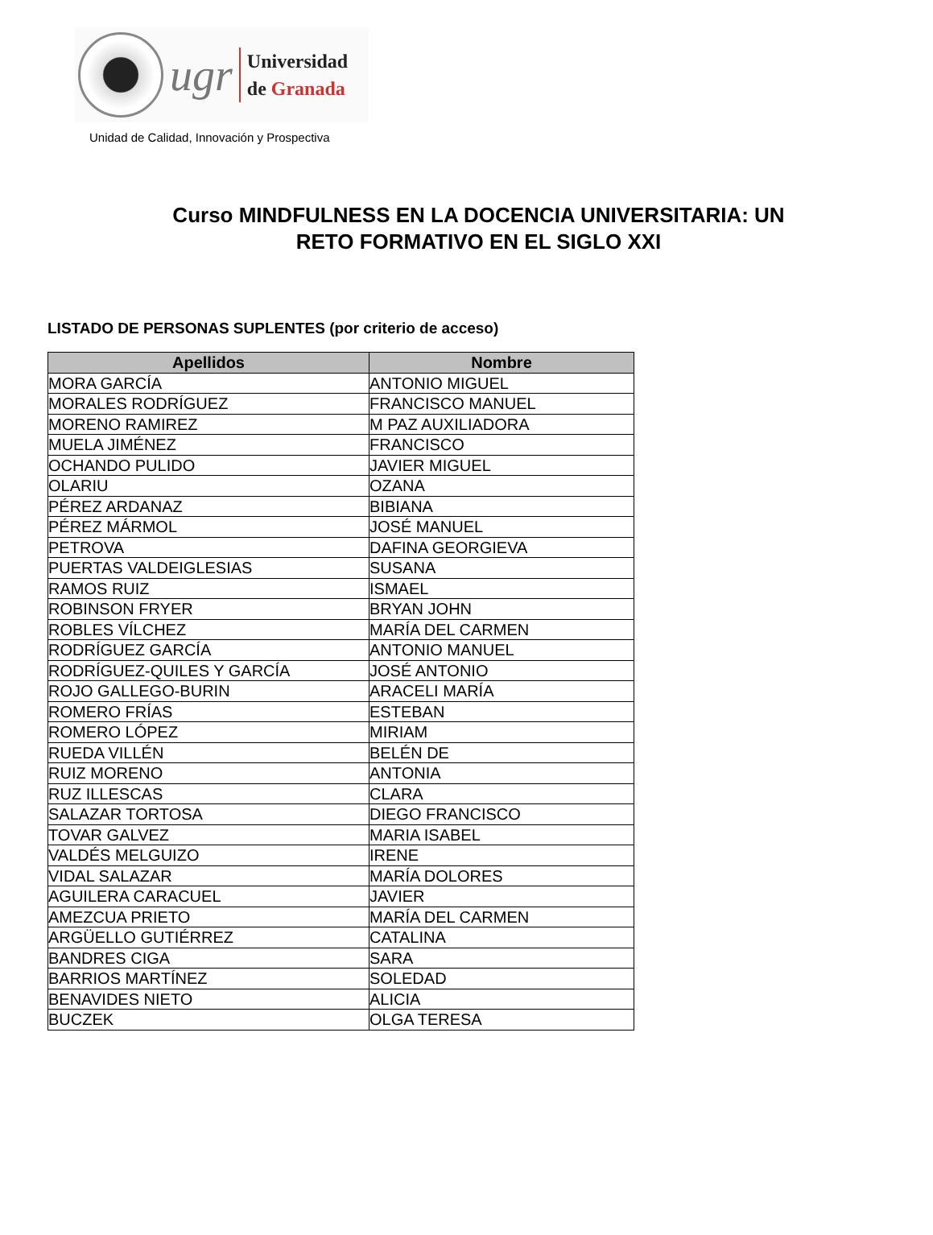ugr
Universidad
de Granada
Unidad de Calidad, Innovación y Prospectiva
Curso MINDFULNESS EN LA DOCENCIA UNIVERSITARIA: UN
RETO FORMATIVO EN EL SIGLO XXI
LISTADO DE PERSONAS SUPLENTES (por criterio de acceso)
| Apellidos | Nombre |
| --- | --- |
| MORA GARCÍA | ANTONIO MIGUEL |
| MORALES RODRÍGUEZ | FRANCISCO MANUEL |
| MORENO RAMIREZ | M PAZ AUXILIADORA |
| MUELA JIMÉNEZ | FRANCISCO |
| OCHANDO PULIDO | JAVIER MIGUEL |
| OLARIU | OZANA |
| PÉREZ ARDANAZ | BIBIANA |
| PÉREZ MÁRMOL | JOSÉ MANUEL |
| PETROVA | DAFINA GEORGIEVA |
| PUERTAS VALDEIGLESIAS | SUSANA |
| RAMOS RUIZ | ISMAEL |
| ROBINSON FRYER | BRYAN JOHN |
| ROBLES VÍLCHEZ | MARÍA DEL CARMEN |
| RODRÍGUEZ GARCÍA | ANTONIO MANUEL |
| RODRÍGUEZ-QUILES Y GARCÍA | JOSÉ ANTONIO |
| ROJO GALLEGO-BURIN | ARACELI MARÍA |
| ROMERO FRÍAS | ESTEBAN |
| ROMERO LÓPEZ | MIRIAM |
| RUEDA VILLÉN | BELÉN DE |
| RUIZ MORENO | ANTONIA |
| RUZ ILLESCAS | CLARA |
| SALAZAR TORTOSA | DIEGO FRANCISCO |
| TOVAR GALVEZ | MARIA ISABEL |
| VALDÉS MELGUIZO | IRENE |
| VIDAL SALAZAR | MARÍA DOLORES |
| AGUILERA CARACUEL | JAVIER |
| AMEZCUA PRIETO | MARÍA DEL CARMEN |
| ARGÜELLO GUTIÉRREZ | CATALINA |
| BANDRES CIGA | SARA |
| BARRIOS MARTÍNEZ | SOLEDAD |
| BENAVIDES NIETO | ALICIA |
| BUCZEK | OLGA TERESA |